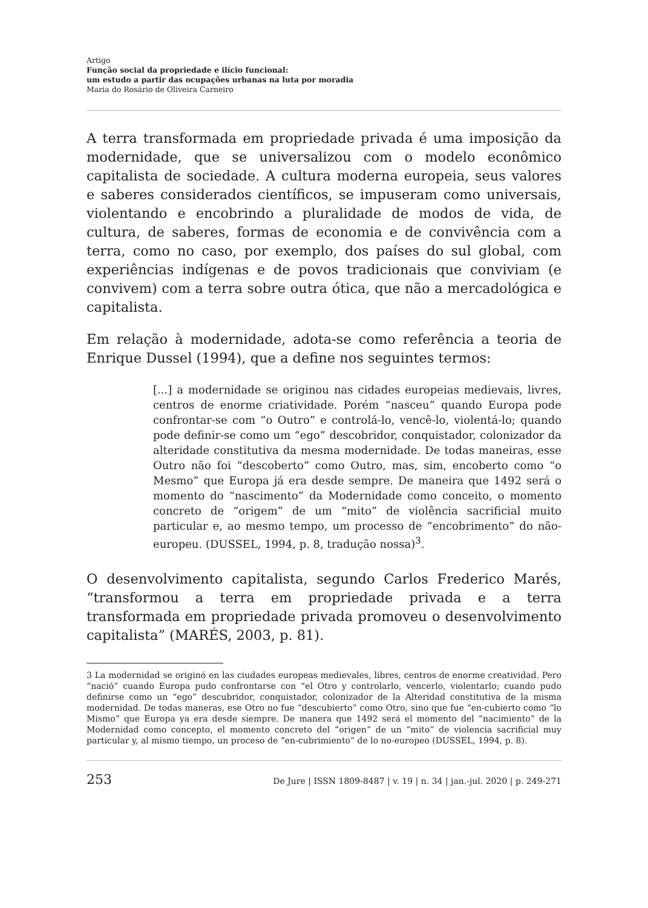Artigo
Função social da propriedade e ilício funcional:
um estudo a partir das ocupações urbanas na luta por moradia
Maria do Rosário de Oliveira Carneiro
A terra transformada em propriedade privada é uma imposição da modernidade, que se universalizou com o modelo econômico capitalista de sociedade. A cultura moderna europeia, seus valores e saberes considerados científicos, se impuseram como universais, violentando e encobrindo a pluralidade de modos de vida, de cultura, de saberes, formas de economia e de convivência com a terra, como no caso, por exemplo, dos países do sul global, com experiências indígenas e de povos tradicionais que conviviam (e convivem) com a terra sobre outra ótica, que não a mercadológica e capitalista.
Em relação à modernidade, adota-se como referência a teoria de Enrique Dussel (1994), que a define nos seguintes termos:
[...] a modernidade se originou nas cidades europeias medievais, livres, centros de enorme criatividade. Porém “nasceu” quando Europa pode confrontar-se com “o Outro” e controlá-lo, vencê-lo, violentá-lo; quando pode definir-se como um “ego” descobridor, conquistador, colonizador da alteridade constitutiva da mesma modernidade. De todas maneiras, esse Outro não foi “descoberto” como Outro, mas, sim, encoberto como “o Mesmo” que Europa já era desde sempre. De maneira que 1492 será o momento do “nascimento” da Modernidade como conceito, o momento concreto de “origem” de um “mito” de violência sacrificial muito particular e, ao mesmo tempo, um processo de “encobrimento” do não-europeu. (DUSSEL, 1994, p. 8, tradução nossa)<sup>3</sup>.
O desenvolvimento capitalista, segundo Carlos Frederico Marés, “transformou a terra em propriedade privada e a terra transformada em propriedade privada promoveu o desenvolvimento capitalista” (MARÉS, 2003, p. 81).
3 La modernidad se originó en las ciudades europeas medievales, libres, centros de enorme creatividad. Pero “nació” cuando Europa pudo confrontarse con “el Otro y controlarlo, vencerlo, violentarlo; cuando pudo definirse como un “ego” descubridor, conquistador, colonizador de la Alteridad constitutiva de la misma modernidad. De todas maneras, ese Otro no fue “descubierto” como Otro, sino que fue “en-cubierto como “lo Mismo” que Europa ya era desde siempre. De manera que 1492 será el momento del “nacimiento” de la Modernidad como concepto, el momento concreto del “origen” de un “mito” de violencia sacrificial muy particular y, al mismo tiempo, un proceso de “en-cubrimiento” de lo no-europeo (DUSSEL, 1994, p. 8).
253 De Jure | ISSN 1809-8487 | v. 19 | n. 34 | jan.-jul. 2020 | p. 249-271